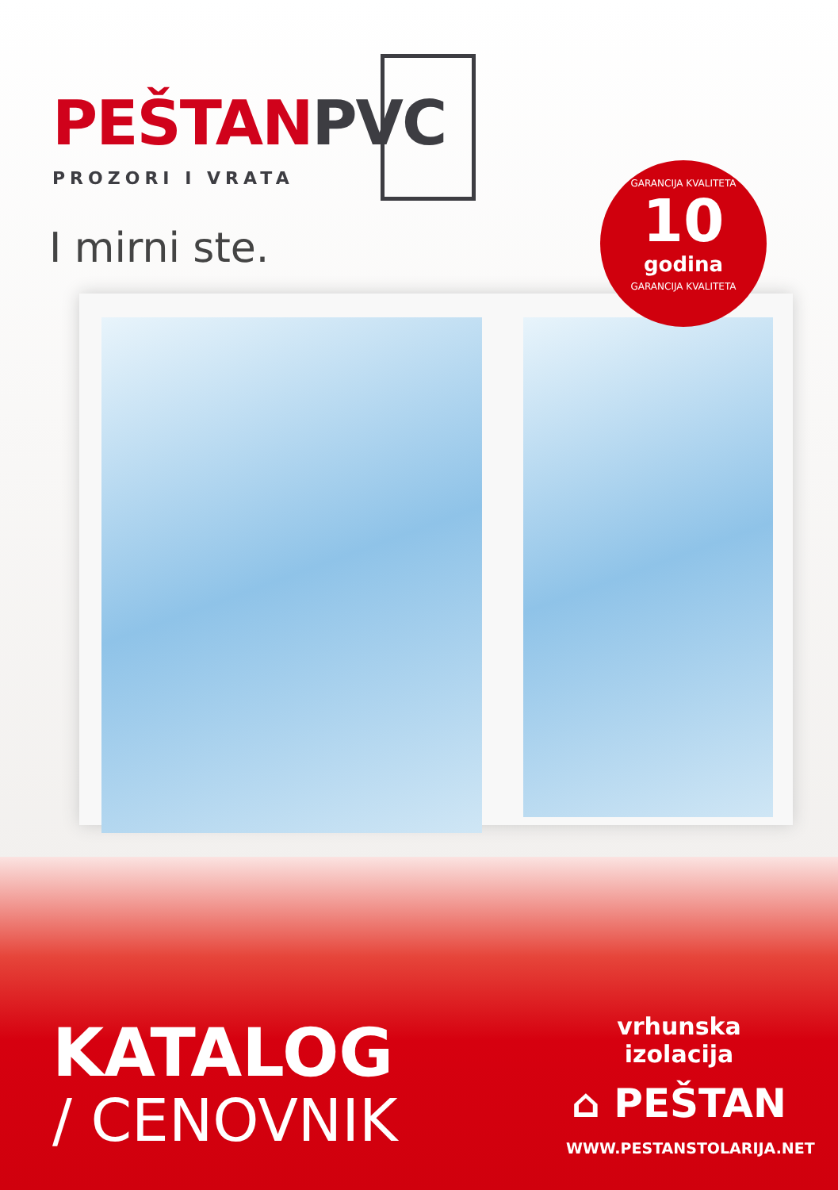PEŠTAN PVC
PROZORI I VRATA
I mirni ste.
GARANCIJA KVALITETA
10
godina
GARANCIJA KVALITETA
KATALOG
/ CENOVNIK
vrhunska izolacija
⌂ PEŠTAN
WWW.PESTANSTOLARIJA.NET